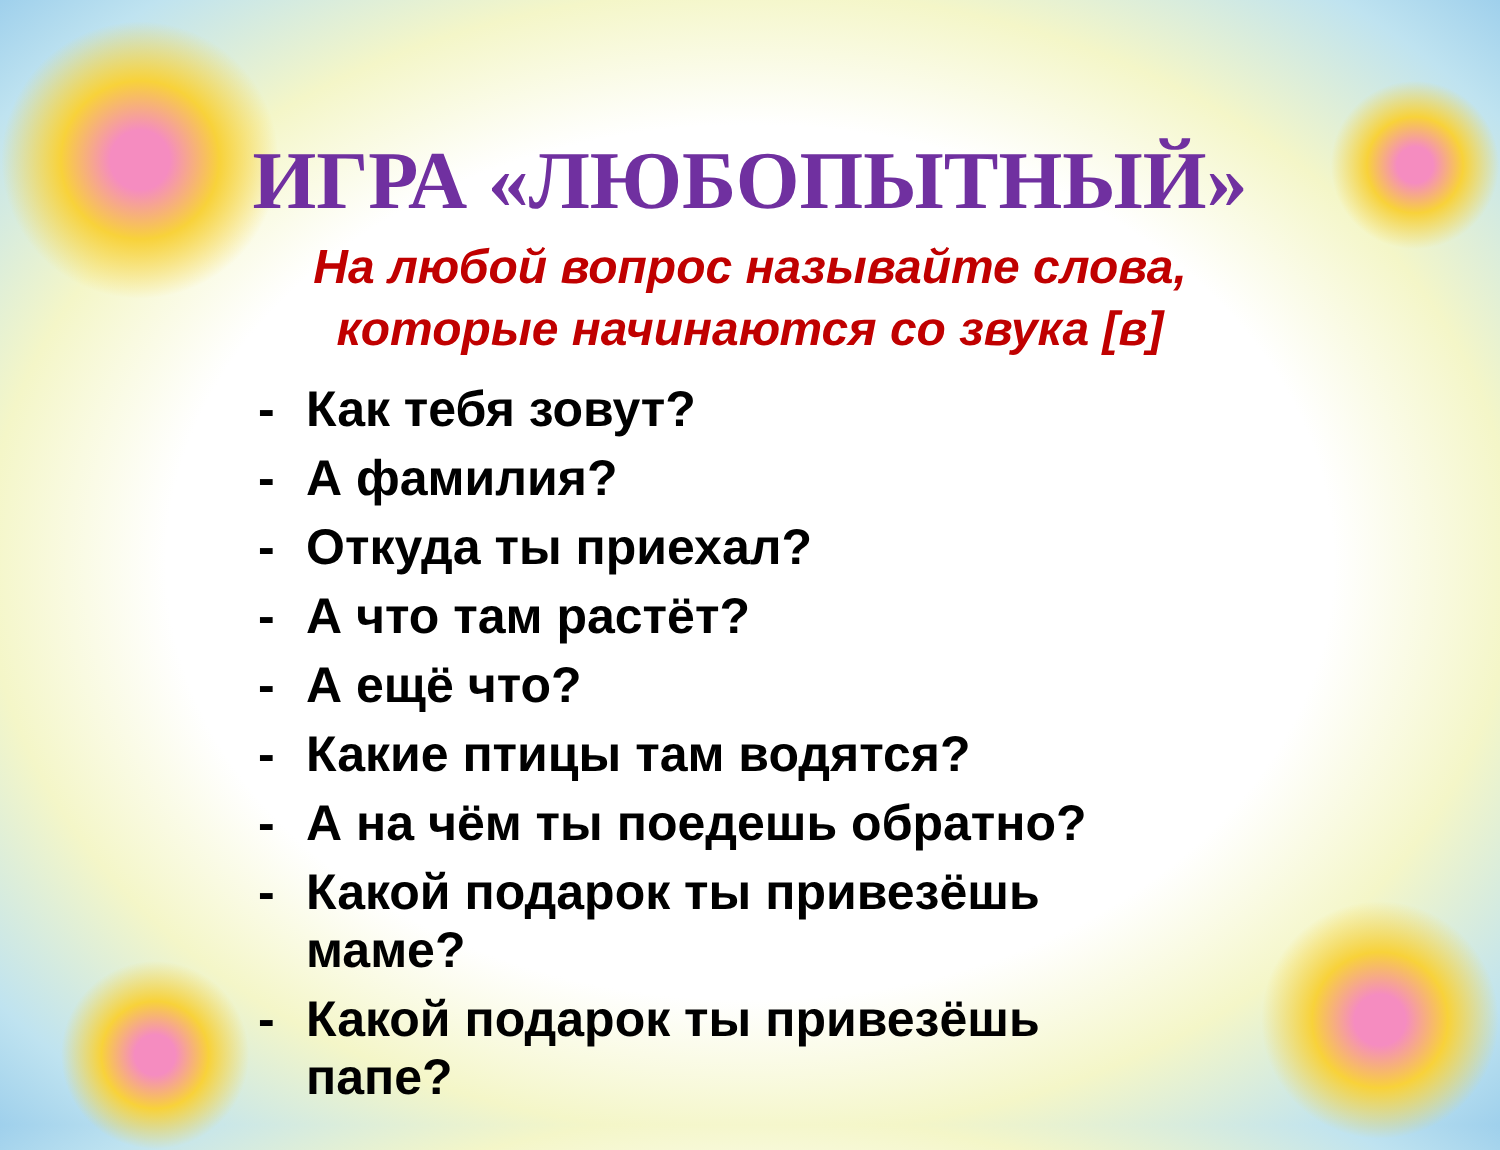ИГРА «ЛЮБОПЫТНЫЙ»
На любой вопрос называйте слова,
которые начинаются со звука [в]
- Как тебя зовут?
- А фамилия?
- Откуда ты приехал?
- А что там растёт?
- А ещё что?
- Какие птицы там водятся?
- А на чём ты поедешь обратно?
- Какой подарок ты привезёшь маме?
- Какой подарок ты привезёшь папе?